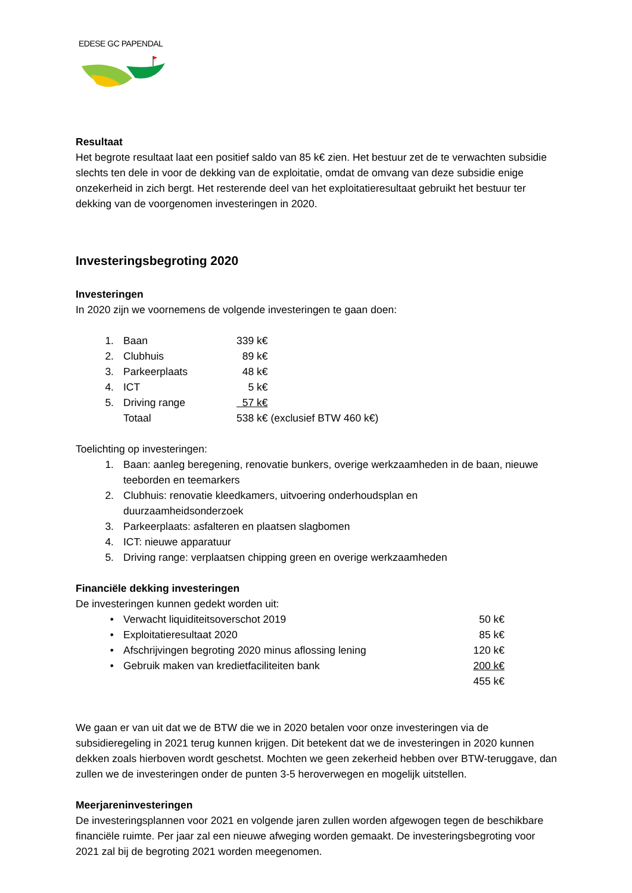EDESE GC PAPENDAL
Resultaat
Het begrote resultaat laat een positief saldo van 85 k€ zien. Het bestuur zet de te verwachten subsidie slechts ten dele in voor de dekking van de exploitatie, omdat de omvang van deze subsidie enige onzekerheid in zich bergt. Het resterende deel van het exploitatieresultaat gebruikt het bestuur ter dekking van de voorgenomen investeringen in 2020.
Investeringsbegroting 2020
Investeringen
In 2020 zijn we voornemens de volgende investeringen te gaan doen:
| 1. | Baan | 339 k€ |
| 2. | Clubhuis | 89 k€ |
| 3. | Parkeerplaats | 48 k€ |
| 4. | ICT | 5 k€ |
| 5. | Driving range | 57 k€ |
| | Totaal | 538 k€ (exclusief BTW 460 k€) |
Toelichting op investeringen:
| 1. | Baan: aanleg beregening, renovatie bunkers, overige werkzaamheden in de baan, nieuwe teeborden en teemarkers |
| 2. | Clubhuis: renovatie kleedkamers, uitvoering onderhoudsplan en duurzaamheidsonderzoek |
| 3. | Parkeerplaats: asfalteren en plaatsen slagbomen |
| 4. | ICT: nieuwe apparatuur |
| 5. | Driving range: verplaatsen chipping green en overige werkzaamheden |
Financiële dekking investeringen
De investeringen kunnen gedekt worden uit:
| • | Verwacht liquiditeitsoverschot 2019 | 50 k€ |
| • | Exploitatieresultaat 2020 | 85 k€ |
| • | Afschrijvingen begroting 2020 minus aflossing lening | 120 k€ |
| • | Gebruik maken van kredietfaciliteiten bank | 200 k€ |
| | | 455 k€ |
We gaan er van uit dat we de BTW die we in 2020 betalen voor onze investeringen via de subsidieregeling in 2021 terug kunnen krijgen. Dit betekent dat we de investeringen in 2020 kunnen dekken zoals hierboven wordt geschetst. Mochten we geen zekerheid hebben over BTW-teruggave, dan zullen we de investeringen onder de punten 3-5 heroverwegen en mogelijk uitstellen.
Meerjareninvesteringen
De investeringsplannen voor 2021 en volgende jaren zullen worden afgewogen tegen de beschikbare financiële ruimte. Per jaar zal een nieuwe afweging worden gemaakt. De investeringsbegroting voor 2021 zal bij de begroting 2021 worden meegenomen.